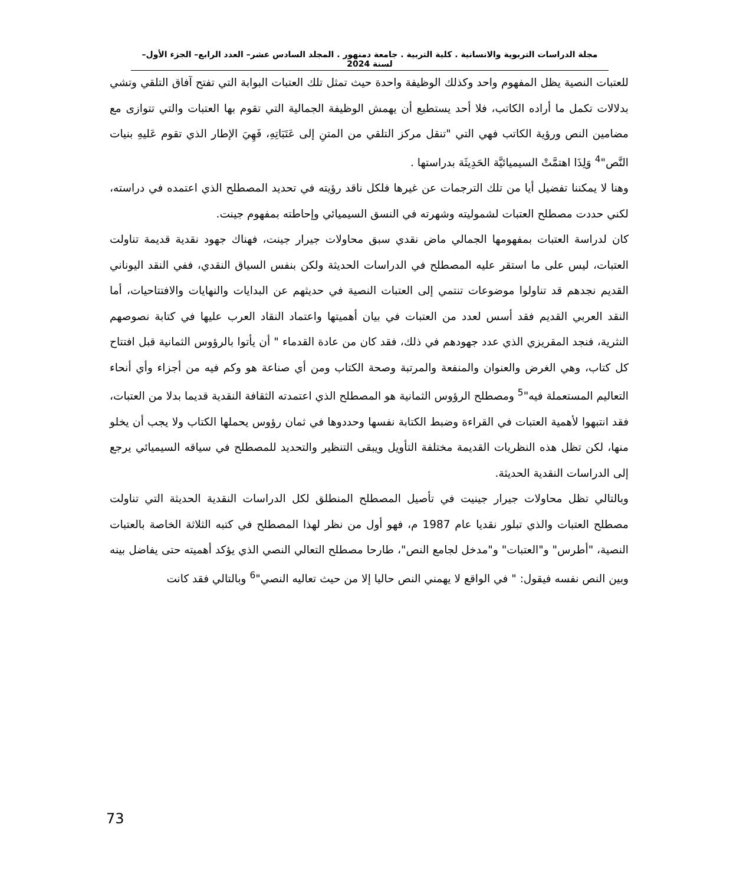مجلة الدراسات التربوية والانسانية . كلية التربية . جامعة دمنهور . المجلد السادس عشر– العدد الرابع– الجزء الأول– لسنة 2024
للعتبات النصية يظل المفهوم واحد وكذلك الوظيفة واحدة حيث تمثل تلك العتبات البوابة التي تفتح آفاق التلقي وتشي بدلالات تكمل ما أراده الكاتب، فلا أحد يستطيع أن يهمش الوظيفة الجمالية التي تقوم بها العتبات والتي تتوازى مع مضامين النص ورؤية الكاتب فهي التي "تنقل مركز التلقي من المتنِ إلى عَتَبَاتِهِ، فَهِيَ الإطار الذي تقوم عَليهِ بنيات النَّص"<sup>4</sup> وَلِذَا اهتمَّتْ السيميائيَّة الحَدِيثَة بدراستها .
وهنا لا يمكننا تفضيل أيا من تلك الترجمات عن غيرها فلكل ناقد رؤيته في تحديد المصطلح الذي اعتمده في دراسته، لكني حددت مصطلح العتبات لشموليته وشهرته في النسق السيميائي وإحاطته بمفهوم جينت.
كان لدراسة العتبات بمفهومها الجمالي ماض نقدي سبق محاولات جيرار جينت، فهناك جهود نقدية قديمة تناولت العتبات، ليس على ما استقر عليه المصطلح في الدراسات الحديثة ولكن بنفس السياق النقدي، ففي النقد اليوناني القديم نجدهم قد تناولوا موضوعات تنتمي إلى العتبات النصية في حديثهم عن البدايات والنهايات والافتتاحيات، أما النقد العربي القديم فقد أسس لعدد من العتبات في بيان أهميتها واعتماد النقاد العرب عليها في كتابة نصوصهم النثرية، فنجد المقريزي الذي عدد جهودهم في ذلك، فقد كان من عادة القدماء " أن يأتوا بالرؤوس الثمانية قبل افتتاح كل كتاب، وهي الغرض والعنوان والمنفعة والمرتبة وصحة الكتاب ومن أي صناعة هو وكم فيه من أجزاء وأي أنحاء التعاليم المستعملة فيه"<sup>5</sup> ومصطلح الرؤوس الثمانية هو المصطلح الذي اعتمدته الثقافة النقدية قديما بدلا من العتبات، فقد انتبهوا لأهمية العتبات في القراءة وضبط الكتابة نفسها وحددوها في ثمان رؤوس يحملها الكتاب ولا يجب أن يخلو منها، لكن تظل هذه النظريات القديمة مختلفة التأويل ويبقى التنظير والتحديد للمصطلح في سياقه السيميائي يرجع إلى الدراسات النقدية الحديثة.
وبالتالي تظل محاولات جيرار جينيت في تأصيل المصطلح المنطلق لكل الدراسات النقدية الحديثة التي تناولت مصطلح العتبات والذي تبلور نقديا عام 1987 م، فهو أول من نظر لهذا المصطلح في كتبه الثلاثة الخاصة بالعتبات النصية، "أطرس" و"العتبات" و"مدخل لجامع النص"، طارحا مصطلح التعالي النصي الذي يؤكد أهميته حتى يفاضل بينه وبين النص نفسه فيقول: " في الواقع لا يهمني النص حاليا إلا من حيث تعاليه النصي"<sup>6</sup> وبالتالي فقد كانت
73